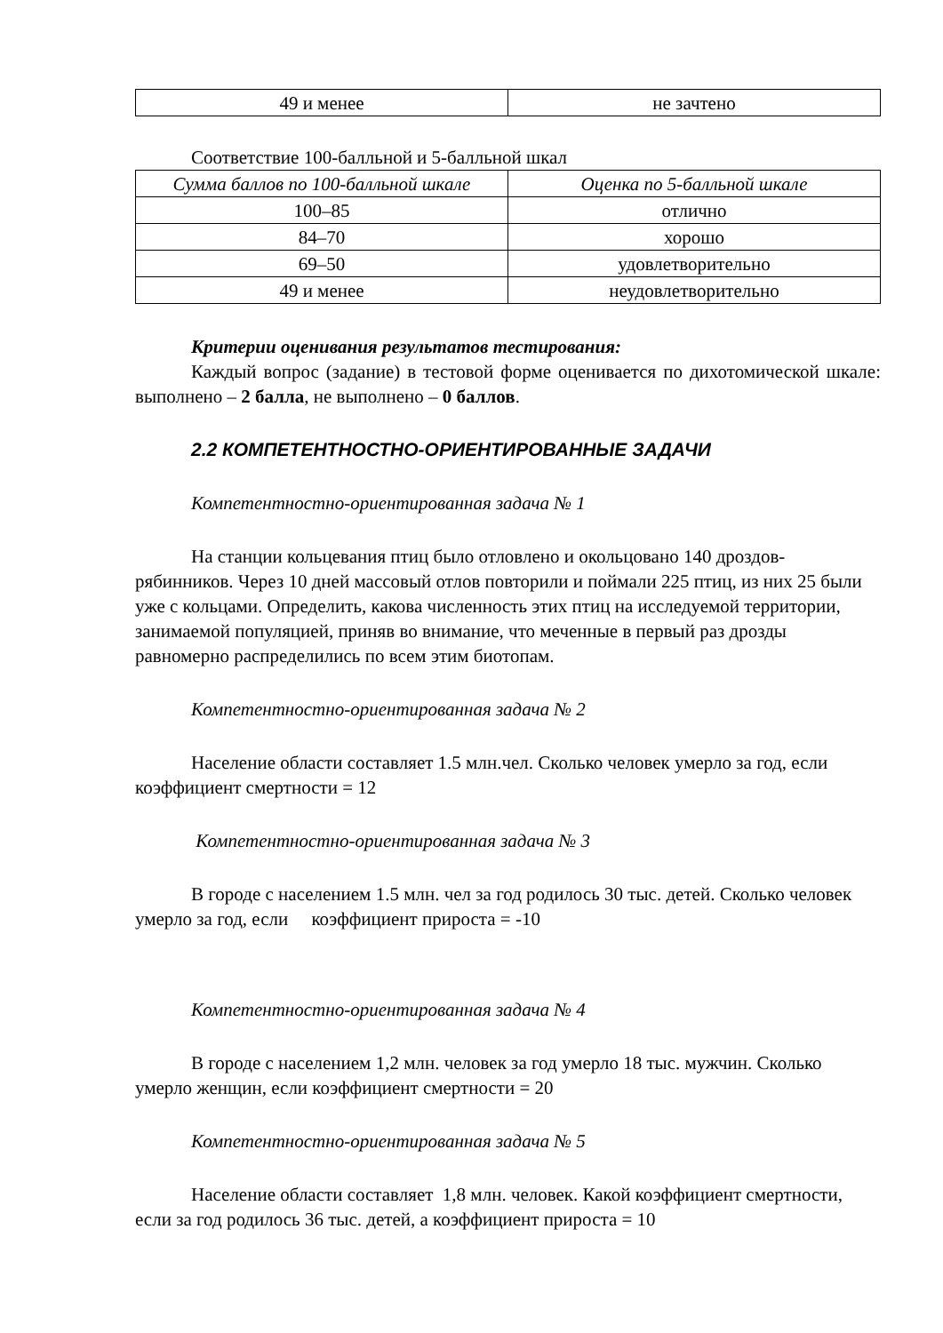| 49 и менее | не зачтено |
Соответствие 100-балльной и 5-балльной шкал
| Сумма баллов по 100-балльной шкале | Оценка по 5-балльной шкале |
| --- | --- |
| 100–85 | отлично |
| 84–70 | хорошо |
| 69–50 | удовлетворительно |
| 49 и менее | неудовлетворительно |
Критерии оценивания результатов тестирования:
Каждый вопрос (задание) в тестовой форме оценивается по дихотомической шкале: выполнено – 2 балла, не выполнено – 0 баллов.
2.2 КОМПЕТЕНТНОСТНО-ОРИЕНТИРОВАННЫЕ ЗАДАЧИ
Компетентностно-ориентированная задача № 1
На станции кольцевания птиц было отловлено и окольцовано 140 дроздов-рябинников. Через 10 дней массовый отлов повторили и поймали 225 птиц, из них 25 были уже с кольцами. Определить, какова численность этих птиц на исследуемой территории, занимаемой популяцией, приняв во внимание, что меченные в первый раз дрозды равномерно распределились по всем этим биотопам.
Компетентностно-ориентированная задача № 2
Население области составляет 1.5 млн.чел. Сколько человек умерло за год, если коэффициент смертности = 12
Компетентностно-ориентированная задача № 3
В городе с населением 1.5 млн. чел за год родилось 30 тыс. детей. Сколько человек умерло за год, если коэффициент прироста = -10
Компетентностно-ориентированная задача № 4
В городе с населением 1,2 млн. человек за год умерло 18 тыс. мужчин. Сколько умерло женщин, если коэффициент смертности = 20
Компетентностно-ориентированная задача № 5
Население области составляет 1,8 млн. человек. Какой коэффициент смертности, если за год родилось 36 тыс. детей, а коэффициент прироста = 10